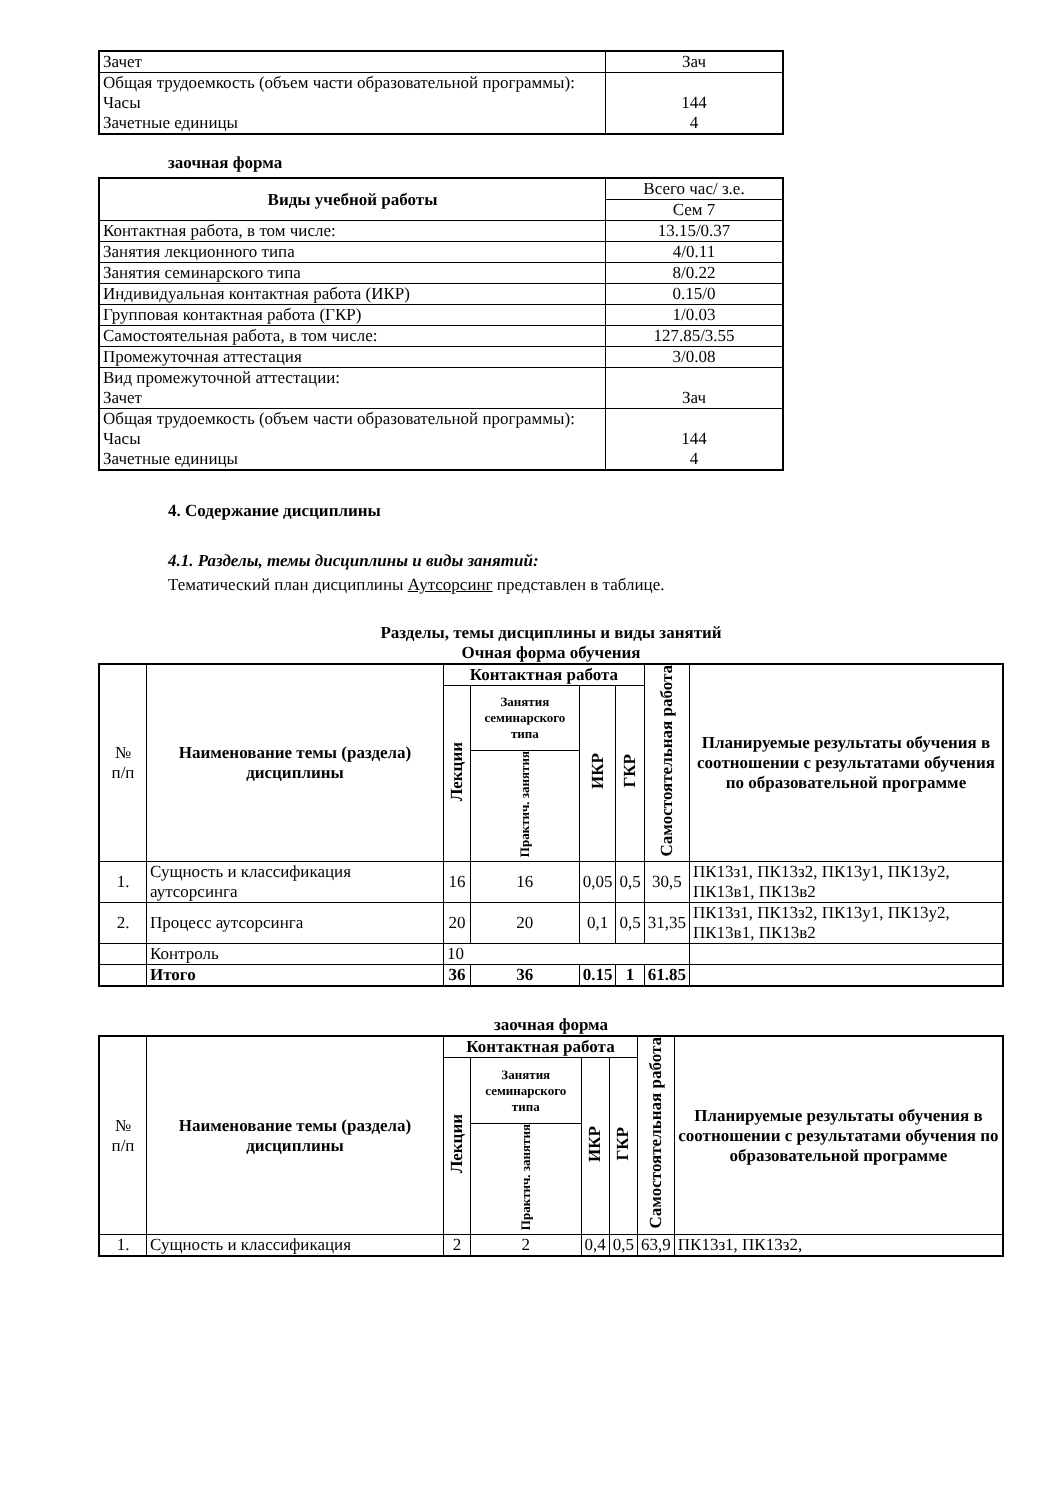| Зачет | Зач |
| Общая трудоемкость (объем части образовательной программы): Часы Зачетные единицы | 144 4 |
заочная форма
| Виды учебной работы | Всего час/ з.е. |
| | Сем 7 |
| Контактная работа, в том числе: | 13.15/0.37 |
| Занятия лекционного типа | 4/0.11 |
| Занятия семинарского типа | 8/0.22 |
| Индивидуальная контактная работа (ИКР) | 0.15/0 |
| Групповая контактная работа (ГКР) | 1/0.03 |
| Самостоятельная работа, в том числе: | 127.85/3.55 |
| Промежуточная аттестация | 3/0.08 |
| Вид промежуточной аттестации: Зачет | Зач |
| Общая трудоемкость (объем части образовательной программы): Часы Зачетные единицы | 144 4 |
4. Содержание дисциплины
4.1. Разделы, темы дисциплины и виды занятий:
Тематический план дисциплины Аутсорсинг представлен в таблице.
Разделы, темы дисциплины и виды занятий
Очная форма обучения
| № п/п | Наименование темы (раздела) дисциплины | Контактная работа | | | | Самостоятельная работа | Планируемые результаты обучения в соотношении с результатами обучения по образовательной программе |
| --- | --- | --- | --- | --- | --- | --- | --- |
| | | Лекции | Занятия семинарского типа | ИКР | ГКР | | |
| | | | Практич. занятия | | | | |
| 1. | Сущность и классификация аутсорсинга | 16 | 16 | 0,05 | 0,5 | 30,5 | ПК13з1, ПК13з2, ПК13у1, ПК13у2, ПК13в1, ПК13в2 |
| 2. | Процесс аутсорсинга | 20 | 20 | 0,1 | 0,5 | 31,35 | ПК13з1, ПК13з2, ПК13у1, ПК13у2, ПК13в1, ПК13в2 |
| | Контроль | 10 | | | | | |
| | Итого | 36 | 36 | 0.15 | 1 | 61.85 | |
заочная форма
| № п/п | Наименование темы (раздела) дисциплины | Контактная работа | | | | Самостоятельная работа | Планируемые результаты обучения в соотношении с результатами обучения по образовательной программе |
| --- | --- | --- | --- | --- | --- | --- | --- |
| | | Лекции | Занятия семинарского типа | ИКР | ГКР | | |
| | | | Практич. занятия | | | | |
| 1. | Сущность и классификация | 2 | 2 | 0,4 | 0,5 | 63,9 | ПК13з1, ПК13з2, |